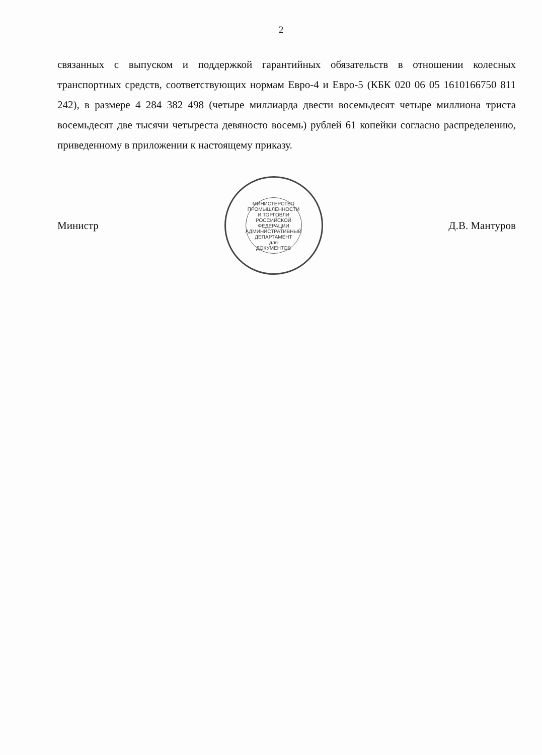2
связанных с выпуском и поддержкой гарантийных обязательств в отношении колесных транспортных средств, соответствующих нормам Евро-4 и Евро-5 (КБК 020 06 05 1610166750 811 242), в размере 4 284 382 498 (четыре миллиарда двести восемьдесят четыре миллиона триста восемьдесят две тысячи четыреста девяносто восемь) рублей 61 копейки согласно распределению, приведенному в приложении к настоящему приказу.
Министр
МИНИСТЕРСТВО ПРОМЫШЛЕННОСТИ И ТОРГОВЛИ РОССИЙСКОЙ ФЕДЕРАЦИИ АДМИНИСТРАТИВНЫЙ ДЕПАРТАМЕНТ
для
ДОКУМЕНТОВ
Д.В. Мантуров